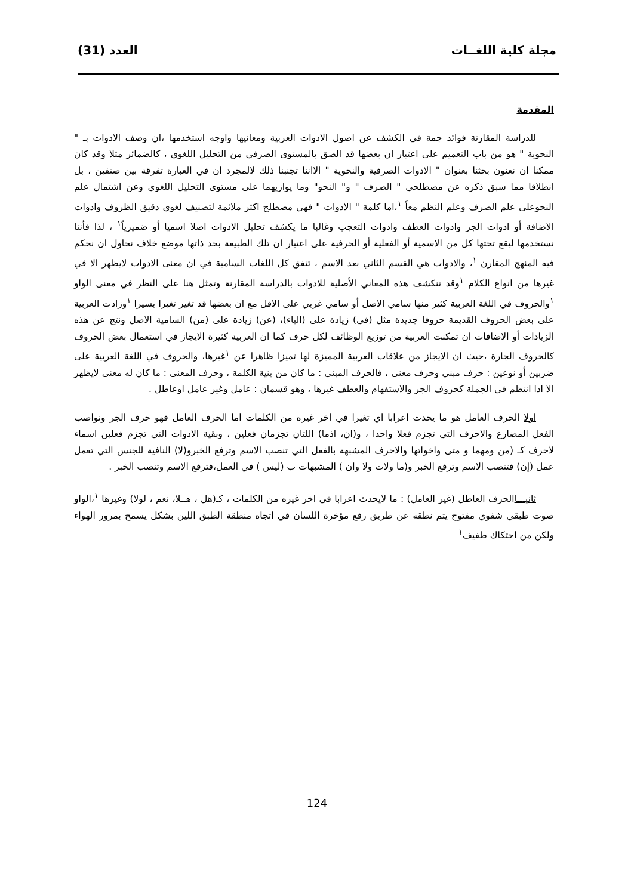مجلة كلية اللغــات العدد (31)
المقدمة
للدراسة المقارنة فوائد جمة في الكشف عن اصول الادوات العربية ومعانيها واوجه استخدمها ،ان وصف الادوات بـ " النحوية " هو من باب التعميم على اعتبار ان بعضها قد الصق بالمستوى الصرفي من التحليل اللغوي ، كالضمائر مثلا وقد كان ممكنا ان نعنون بحثنا بعنوان " الادوات الصرفية والنحوية " الااننا تجنبنا ذلك لالمجرد ان في العبارة تفرقة بين صنفين ، بل انطلاقا مما سبق ذكره عن مصطلحي " الصرف " و" النحو" وما يوازيهما على مستوى التحليل اللغوي وعن اشتمال علم النحوعلى علم الصرف وعلم النظم معاً <sup>١</sup>،اما كلمة " الادوات " فهي مصطلح اكثر ملائمة لتصنيف لغوي دقيق الظروف وادوات الاضافة أو ادوات الجر وادوات العطف وادوات التعجب وغالبا ما يكشف تحليل الادوات اصلا اسميا أو ضميرياً<sup>١</sup> ، لذا فأننا نستخدمها ليقع تحتها كل من الاسمية أو الفعلية أو الحرفية على اعتبار ان تلك الطبيعة بحد ذاتها موضع خلاف نحاول ان نحكم فيه المنهج المقارن <sup>١</sup>، والادوات هي القسم الثاني بعد الاسم ، تتفق كل اللغات السامية في ان معنى الادوات لايظهر الا في غيرها من انواع الكلام <sup>١</sup>وقد تنكشف هذه المعاني الأصلية للادوات بالدراسة المقارنة وتمثل هنا على النظر في معنى الواو <sup>١</sup>والحروف في اللغة العربية كثير منها سامي الاصل أو سامي غربي على الاقل مع ان بعضها قد تغير تغيرا يسيرا <sup>١</sup>وزادت العربية على بعض الحروف القديمة حروفا جديدة مثل (في) زيادة على (الباء)، (عن) زيادة على (من) السامية الاصل ونتج عن هذه الزيادات أو الاضافات ان تمكنت العربية من توزيع الوظائف لكل حرف كما ان العربية كثيرة الايجاز في استعمال بعض الحروف كالحروف الجارة ،حيث ان الايجاز من علاقات العربية المميزة لها تميزا ظاهرا عن <sup>١</sup>غيرها، والحروف في اللغة العربية على ضربين أو نوعين : حرف مبني وحرف معنى ، فالحرف المبني : ما كان من بنية الكلمة ، وحرف المعنى : ما كان له معنى لايظهر الا اذا انتظم في الجملة كحروف الجر والاستفهام والعطف غيرها ، وهو قسمان : عامل وغير عامل اوعاطل .
اولا الحرف العامل هو ما يحدث اعرابا اي تغيرا في اخر غيره من الكلمات اما الحرف العامل فهو حرف الجر ونواصب الفعل المضارع والاحرف التي تجزم فعلا واحدا ، و(ان، اذما) اللتان تجزمان فعلين ، وبقية الادوات التي تجزم فعلين اسماء لأحرف كـ (من ومهما و متى واخواتها والاحرف المشبهة بالفعل التي تنصب الاسم وترفع الخبرو(لا) النافية للجنس التي تعمل عمل (إن) فتنصب الاسم وترفع الخبر و(ما ولات ولا وان ) المشبهات ب (ليس ) في العمل،فترفع الاسم وتنصب الخبر .
ثانيـــاالحرف العاطل (غير العامل) : ما لايحدث اعرابا في اخر غيره من الكلمات ، كـ(هل ، هــلا، نعم ، لولا) وغيرها <sup>١</sup>،الواو صوت طبقي شفوي مفتوح يتم نطقه عن طريق رفع مؤخرة اللسان في اتجاه منطقة الطبق اللين بشكل يسمح بمرور الهواء ولكن من احتكاك طفيف<sup>١</sup>
124